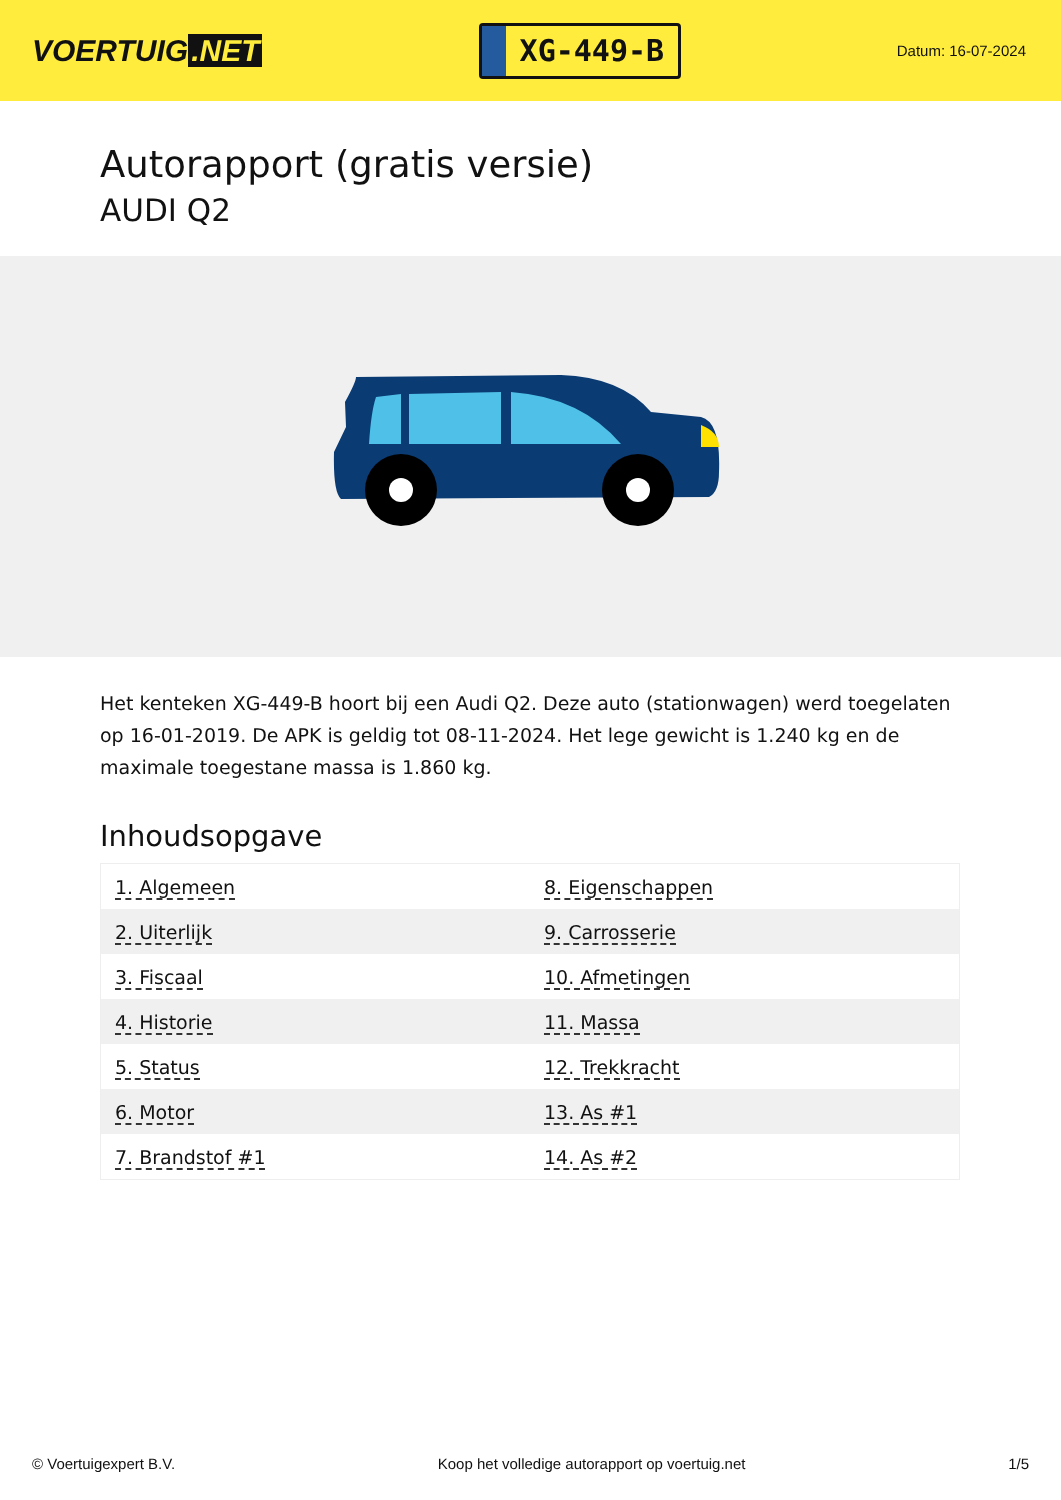VOERTUIG.NET
XG-449-B
Datum: 16-07-2024
Autorapport (gratis versie)
AUDI Q2
Het kenteken XG-449-B hoort bij een Audi Q2. Deze auto (stationwagen) werd toegelaten op 16-01-2019. De APK is geldig tot 08-11-2024. Het lege gewicht is 1.240 kg en de maximale toegestane massa is 1.860 kg.
Inhoudsopgave
| 1. Algemeen | 8. Eigenschappen |
| 2. Uiterlijk | 9. Carrosserie |
| 3. Fiscaal | 10. Afmetingen |
| 4. Historie | 11. Massa |
| 5. Status | 12. Trekkracht |
| 6. Motor | 13. As #1 |
| 7. Brandstof #1 | 14. As #2 |
© Voertuigexpert B.V. Koop het volledige autorapport op voertuig.net 1/5